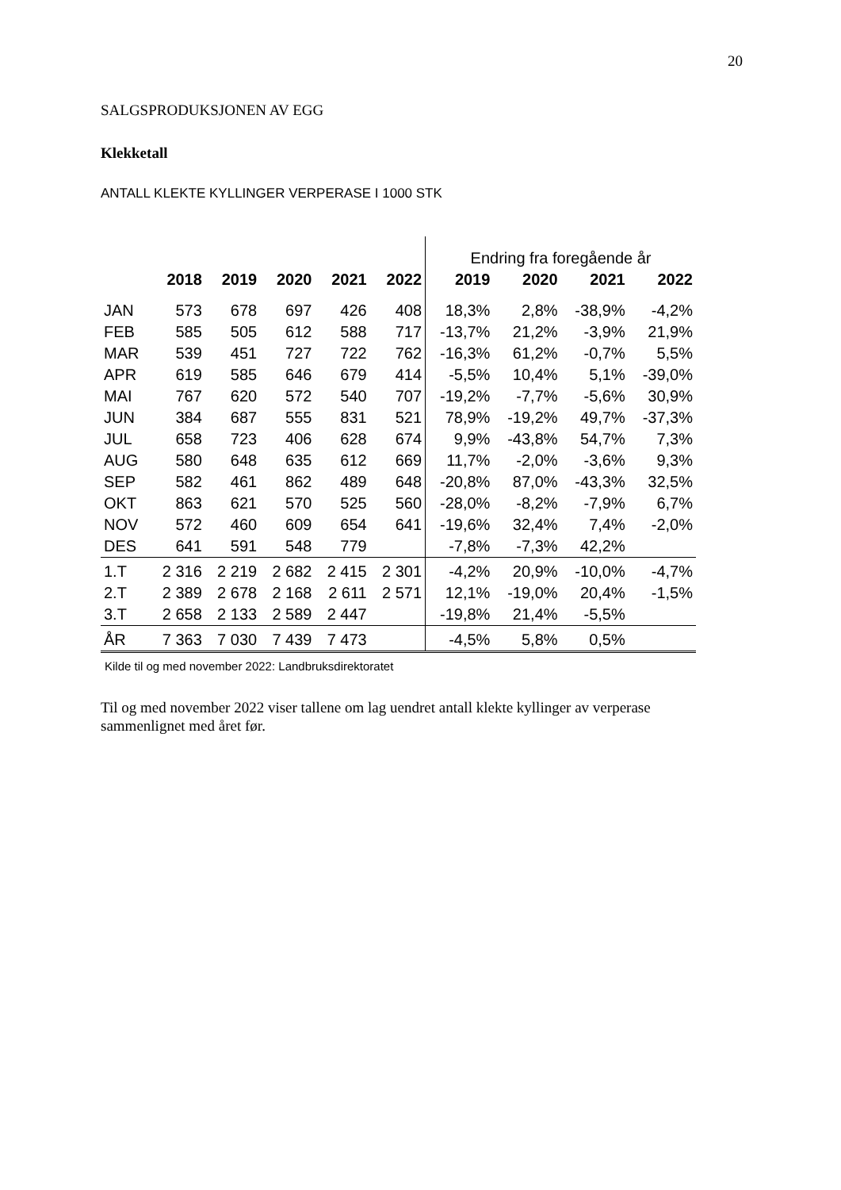20
SALGSPRODUKSJONEN AV EGG
Klekketall
ANTALL KLEKTE KYLLINGER VERPERASE I 1000 STK
| | | | | | | Endring fra foregående år | | | |
| | 2018 | 2019 | 2020 | 2021 | 2022 | 2019 | 2020 | 2021 | 2022 |
| JAN | 573 | 678 | 697 | 426 | 408 | 18,3% | 2,8% | -38,9% | -4,2% |
| FEB | 585 | 505 | 612 | 588 | 717 | -13,7% | 21,2% | -3,9% | 21,9% |
| MAR | 539 | 451 | 727 | 722 | 762 | -16,3% | 61,2% | -0,7% | 5,5% |
| APR | 619 | 585 | 646 | 679 | 414 | -5,5% | 10,4% | 5,1% | -39,0% |
| MAI | 767 | 620 | 572 | 540 | 707 | -19,2% | -7,7% | -5,6% | 30,9% |
| JUN | 384 | 687 | 555 | 831 | 521 | 78,9% | -19,2% | 49,7% | -37,3% |
| JUL | 658 | 723 | 406 | 628 | 674 | 9,9% | -43,8% | 54,7% | 7,3% |
| AUG | 580 | 648 | 635 | 612 | 669 | 11,7% | -2,0% | -3,6% | 9,3% |
| SEP | 582 | 461 | 862 | 489 | 648 | -20,8% | 87,0% | -43,3% | 32,5% |
| OKT | 863 | 621 | 570 | 525 | 560 | -28,0% | -8,2% | -7,9% | 6,7% |
| NOV | 572 | 460 | 609 | 654 | 641 | -19,6% | 32,4% | 7,4% | -2,0% |
| DES | 641 | 591 | 548 | 779 | | -7,8% | -7,3% | 42,2% | |
| 1.T | 2 316 | 2 219 | 2 682 | 2 415 | 2 301 | -4,2% | 20,9% | -10,0% | -4,7% |
| 2.T | 2 389 | 2 678 | 2 168 | 2 611 | 2 571 | 12,1% | -19,0% | 20,4% | -1,5% |
| 3.T | 2 658 | 2 133 | 2 589 | 2 447 | | -19,8% | 21,4% | -5,5% | |
| ÅR | 7 363 | 7 030 | 7 439 | 7 473 | | -4,5% | 5,8% | 0,5% | |
Kilde til og med november 2022: Landbruksdirektoratet
Til og med november 2022 viser tallene om lag uendret antall klekte kyllinger av verperase sammenlignet med året før.